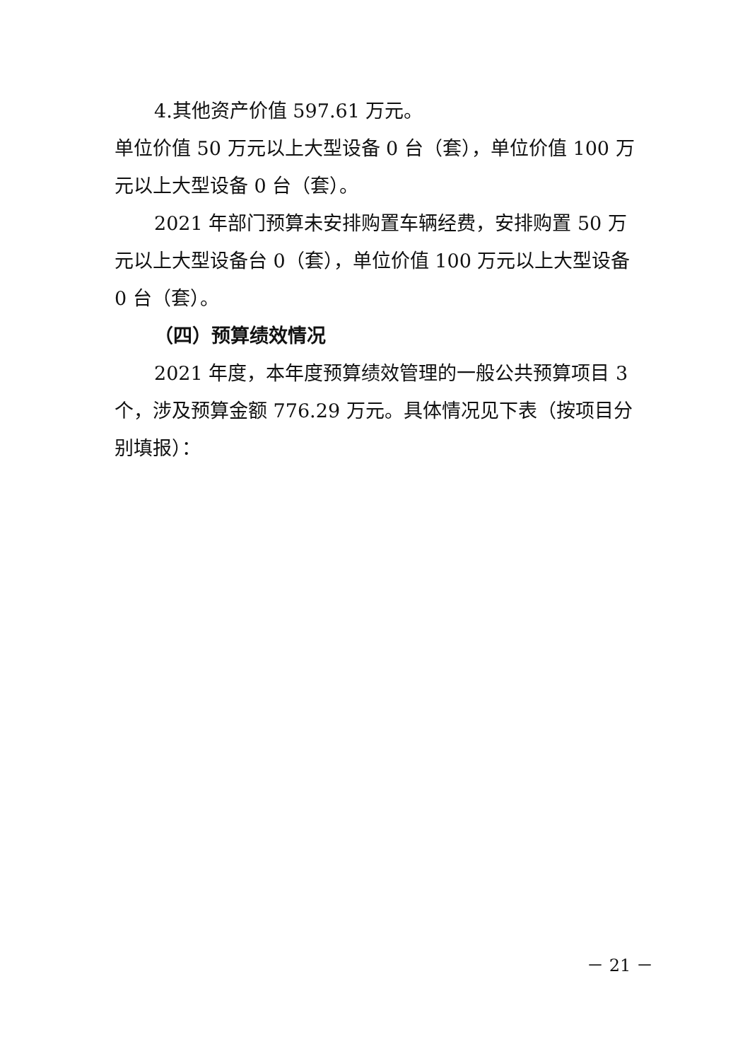4.其他资产价值 597.61 万元。
单位价值 50 万元以上大型设备 0 台（套），单位价值 100 万元以上大型设备 0 台（套）。
2021 年部门预算未安排购置车辆经费，安排购置 50 万元以上大型设备台 0（套），单位价值 100 万元以上大型设备 0 台（套）。
（四）预算绩效情况
2021 年度，本年度预算绩效管理的一般公共预算项目 3 个，涉及预算金额 776.29 万元。具体情况见下表（按项目分别填报）：
－ 21 －